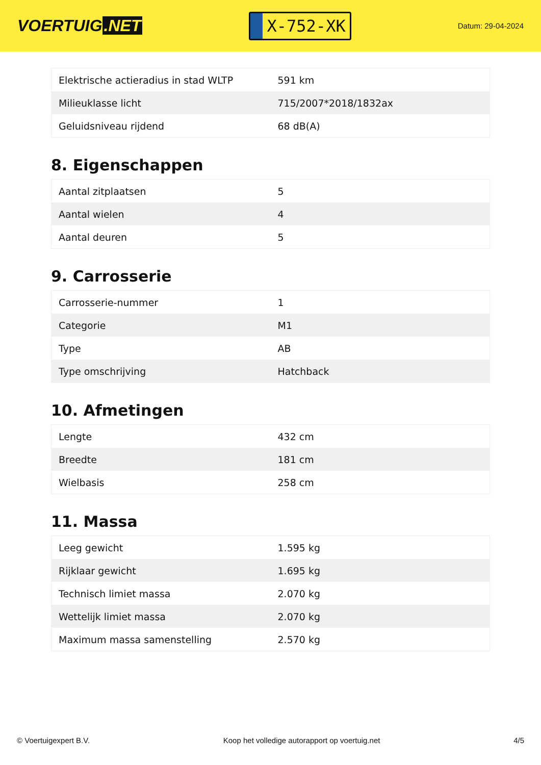VOERTUIG.NET
X-752-XK
Datum: 29-04-2024
| Elektrische actieradius in stad WLTP | 591 km |
| Milieuklasse licht | 715/2007*2018/1832ax |
| Geluidsniveau rijdend | 68 dB(A) |
8. Eigenschappen
| Aantal zitplaatsen | 5 |
| Aantal wielen | 4 |
| Aantal deuren | 5 |
9. Carrosserie
| Carrosserie-nummer | 1 |
| Categorie | M1 |
| Type | AB |
| Type omschrijving | Hatchback |
10. Afmetingen
| Lengte | 432 cm |
| Breedte | 181 cm |
| Wielbasis | 258 cm |
11. Massa
| Leeg gewicht | 1.595 kg |
| Rijklaar gewicht | 1.695 kg |
| Technisch limiet massa | 2.070 kg |
| Wettelijk limiet massa | 2.070 kg |
| Maximum massa samenstelling | 2.570 kg |
© Voertuigexpert B.V. Koop het volledige autorapport op voertuig.net 4/5